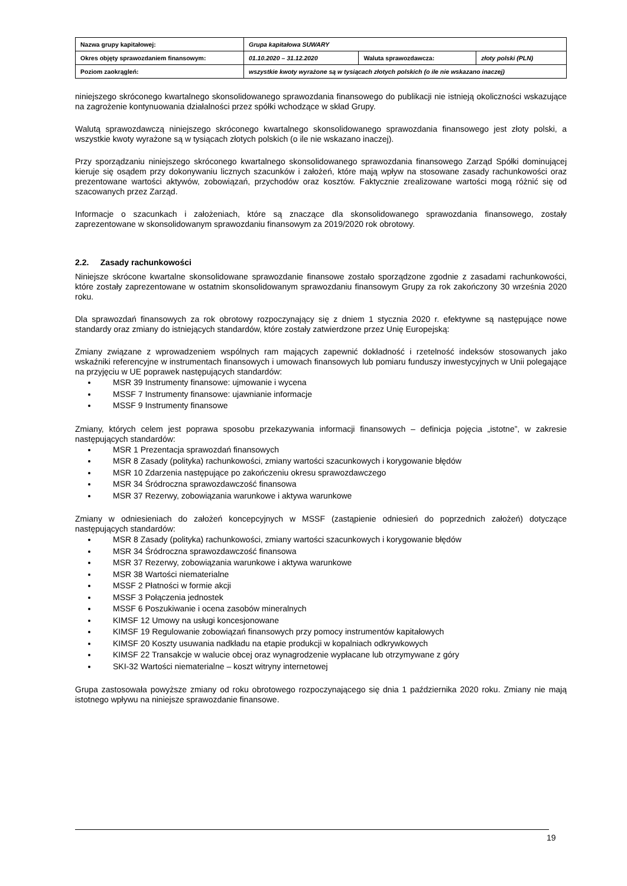| Nazwa grupy kapitałowej: | Grupa kapitałowa SUWARY | | |
| Okres objęty sprawozdaniem finansowym: | 01.10.2020 – 31.12.2020 | Waluta sprawozdawcza: | złoty polski (PLN) |
| Poziom zaokrągleń: | wszystkie kwoty wyrażone są w tysiącach złotych polskich (o ile nie wskazano inaczej) | | |
niniejszego skróconego kwartalnego skonsolidowanego sprawozdania finansowego do publikacji nie istnieją okoliczności wskazujące na zagrożenie kontynuowania działalności przez spółki wchodzące w skład Grupy.
Walutą sprawozdawczą niniejszego skróconego kwartalnego skonsolidowanego sprawozdania finansowego jest złoty polski, a wszystkie kwoty wyrażone są w tysiącach złotych polskich (o ile nie wskazano inaczej).
Przy sporządzaniu niniejszego skróconego kwartalnego skonsolidowanego sprawozdania finansowego Zarząd Spółki dominującej kieruje się osądem przy dokonywaniu licznych szacunków i założeń, które mają wpływ na stosowane zasady rachunkowości oraz prezentowane wartości aktywów, zobowiązań, przychodów oraz kosztów. Faktycznie zrealizowane wartości mogą różnić się od szacowanych przez Zarząd.
Informacje o szacunkach i założeniach, które są znaczące dla skonsolidowanego sprawozdania finansowego, zostały zaprezentowane w skonsolidowanym sprawozdaniu finansowym za 2019/2020 rok obrotowy.
2.2. Zasady rachunkowości
Niniejsze skrócone kwartalne skonsolidowane sprawozdanie finansowe zostało sporządzone zgodnie z zasadami rachunkowości, które zostały zaprezentowane w ostatnim skonsolidowanym sprawozdaniu finansowym Grupy za rok zakończony 30 września 2020 roku.
Dla sprawozdań finansowych za rok obrotowy rozpoczynający się z dniem 1 stycznia 2020 r. efektywne są następujące nowe standardy oraz zmiany do istniejących standardów, które zostały zatwierdzone przez Unię Europejską:
Zmiany związane z wprowadzeniem wspólnych ram mających zapewnić dokładność i rzetelność indeksów stosowanych jako wskaźniki referencyjne w instrumentach finansowych i umowach finansowych lub pomiaru funduszy inwestycyjnych w Unii polegające na przyjęciu w UE poprawek następujących standardów:
MSR 39 Instrumenty finansowe: ujmowanie i wycena
MSSF 7 Instrumenty finansowe: ujawnianie informacje
MSSF 9 Instrumenty finansowe
Zmiany, których celem jest poprawa sposobu przekazywania informacji finansowych – definicja pojęcia „istotne”, w zakresie następujących standardów:
MSR 1 Prezentacja sprawozdań finansowych
MSR 8 Zasady (polityka) rachunkowości, zmiany wartości szacunkowych i korygowanie błędów
MSR 10 Zdarzenia następujące po zakończeniu okresu sprawozdawczego
MSR 34 Śródroczna sprawozdawczość finansowa
MSR 37 Rezerwy, zobowiązania warunkowe i aktywa warunkowe
Zmiany w odniesieniach do założeń koncepcyjnych w MSSF (zastąpienie odniesień do poprzednich założeń) dotyczące następujących standardów:
MSR 8 Zasady (polityka) rachunkowości, zmiany wartości szacunkowych i korygowanie błędów
MSR 34 Śródroczna sprawozdawczość finansowa
MSR 37 Rezerwy, zobowiązania warunkowe i aktywa warunkowe
MSR 38 Wartości niematerialne
MSSF 2 Płatności w formie akcji
MSSF 3 Połączenia jednostek
MSSF 6 Poszukiwanie i ocena zasobów mineralnych
KIMSF 12 Umowy na usługi koncesjonowane
KIMSF 19 Regulowanie zobowiązań finansowych przy pomocy instrumentów kapitałowych
KIMSF 20 Koszty usuwania nadkładu na etapie produkcji w kopalniach odkrywkowych
KIMSF 22 Transakcje w walucie obcej oraz wynagrodzenie wypłacane lub otrzymywane z góry
SKI-32 Wartości niematerialne – koszt witryny internetowej
Grupa zastosowała powyższe zmiany od roku obrotowego rozpoczynającego się dnia 1 października 2020 roku. Zmiany nie mają istotnego wpływu na niniejsze sprawozdanie finansowe.
19